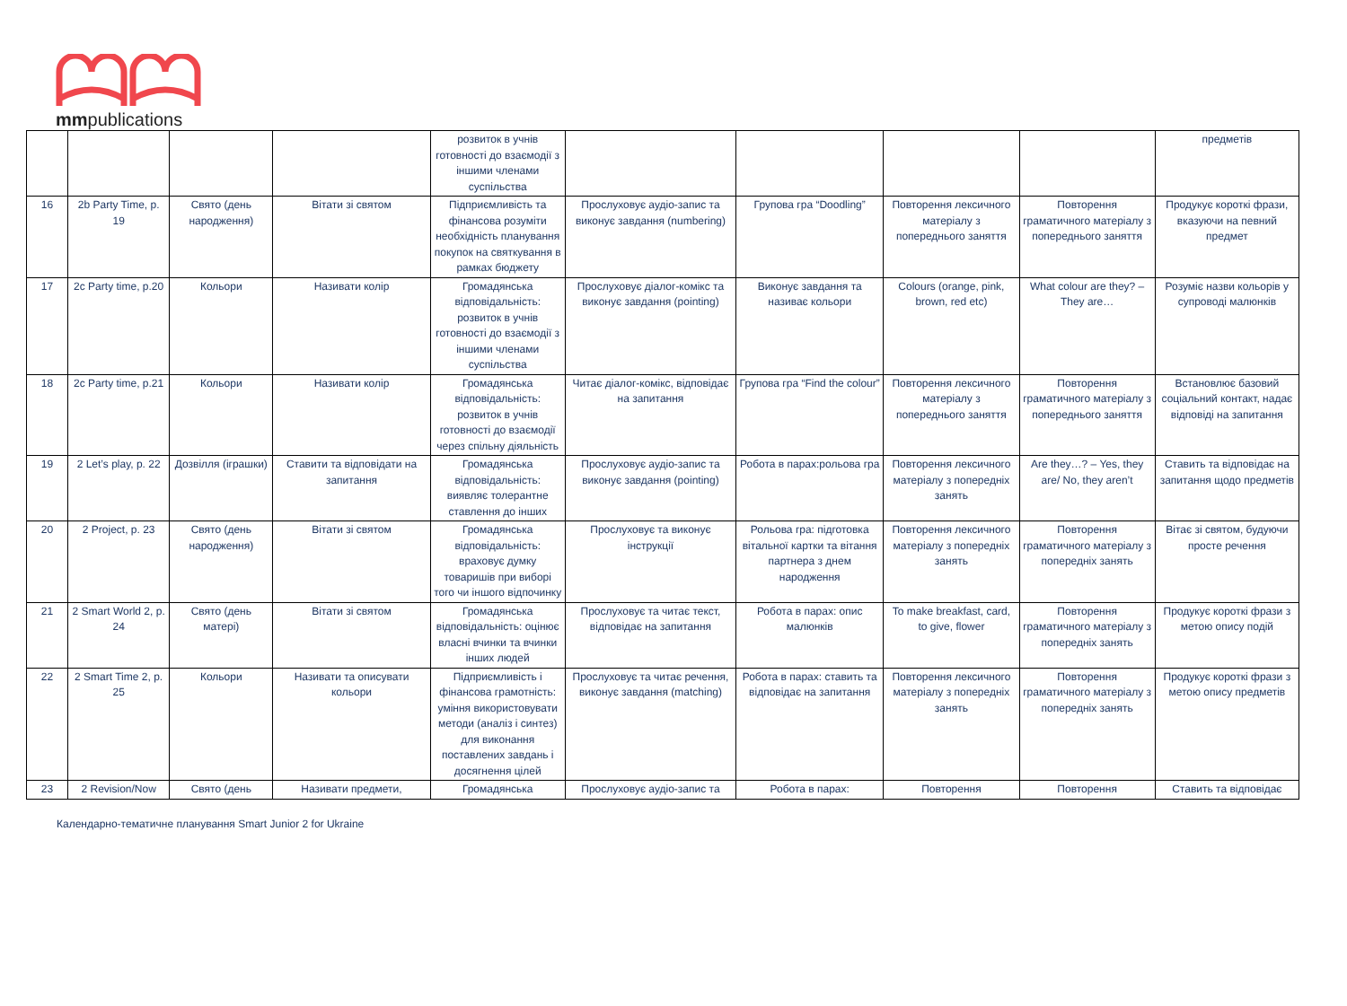mmpublications
| | | | | розвиток в учнів готовності до взаємодії з іншими членами суспільства | | | | | предметів |
| 16 | 2b Party Time, p. 19 | Свято (день народження) | Вітати зі святом | Підприємливість та фінансова розуміти необхідність планування покупок на святкування в рамках бюджету | Прослуховує аудіо-запис та виконує завдання (numbering) | Групова гра “Doodling” | Повторення лексичного матеріалу з попереднього заняття | Повторення граматичного матеріалу з попереднього заняття | Продукує короткі фрази, вказуючи на певний предмет |
| 17 | 2c Party time, p.20 | Кольори | Називати колір | Громадянська відповідальність: розвиток в учнів готовності до взаємодії з іншими членами суспільства | Прослуховує діалог-комікс та виконує завдання (pointing) | Виконує завдання та називає кольори | Colours (orange, pink, brown, red etc) | What colour are they? – They are… | Розуміє назви кольорів у супроводі малюнків |
| 18 | 2c Party time, p.21 | Кольори | Називати колір | Громадянська відповідальність: розвиток в учнів готовності до взаємодії через спільну діяльність | Читає діалог-комікс, відповідає на запитання | Групова гра “Find the colour” | Повторення лексичного матеріалу з попереднього заняття | Повторення граматичного матеріалу з попереднього заняття | Встановлює базовий соціальний контакт, надає відповіді на запитання |
| 19 | 2 Let’s play, p. 22 | Дозвілля (іграшки) | Ставити та відповідати на запитання | Громадянська відповідальність: виявляє толерантне ставлення до інших | Прослуховує аудіо-запис та виконує завдання (pointing) | Робота в парах:рольова гра | Повторення лексичного матеріалу з попередніх занять | Are they…? – Yes, they are/ No, they aren’t | Ставить та відповідає на запитання щодо предметів |
| 20 | 2 Project, p. 23 | Свято (день народження) | Вітати зі святом | Громадянська відповідальність: враховує думку товаришів при виборі того чи іншого відпочинку | Прослуховує та виконує інструкції | Рольова гра: підготовка вітальної картки та вітання партнера з днем народження | Повторення лексичного матеріалу з попередніх занять | Повторення граматичного матеріалу з попередніх занять | Вітає зі святом, будуючи просте речення |
| 21 | 2 Smart World 2, p. 24 | Свято (день матері) | Вітати зі святом | Громадянська відповідальність: оцінює власні вчинки та вчинки інших людей | Прослуховує та читає текст, відповідає на запитання | Робота в парах: опис малюнків | To make breakfast, card, to give, flower | Повторення граматичного матеріалу з попередніх занять | Продукує короткі фрази з метою опису подій |
| 22 | 2 Smart Time 2, p. 25 | Кольори | Називати та описувати кольори | Підприємливість і фінансова грамотність: уміння використовувати методи (аналіз і синтез) для виконання поставлених завдань і досягнення цілей | Прослуховує та читає речення, виконує завдання (matching) | Робота в парах: ставить та відповідає на запитання | Повторення лексичного матеріалу з попередніх занять | Повторення граматичного матеріалу з попередніх занять | Продукує короткі фрази з метою опису предметів |
| 23 | 2 Revision/Now | Свято (день | Називати предмети, | Громадянська | Прослуховує аудіо-запис та | Робота в парах: | Повторення | Повторення | Ставить та відповідає |
Календарно-тематичне планування Smart Junior 2 for Ukraine